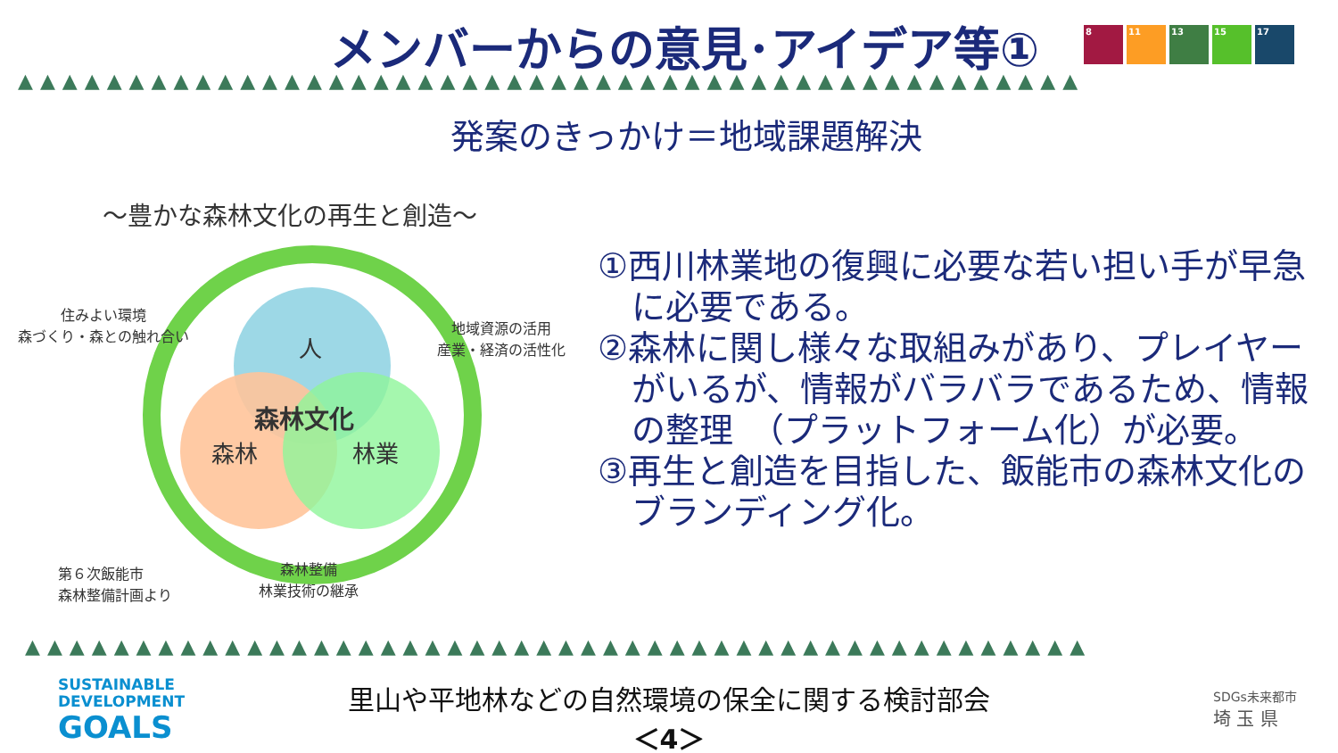メンバーからの意見･アイデア等①
8 11 13 15 17
▲▲▲▲▲▲▲▲▲▲▲▲▲▲▲▲▲▲▲▲▲▲▲▲▲▲▲▲▲▲▲▲▲▲▲▲▲▲▲▲▲▲▲▲▲▲▲▲
発案のきっかけ＝地域課題解決
～豊かな森林文化の再生と創造～
人
森林文化
森林 林業
住みよい環境
森づくり・森との触れ合い
地域資源の活用
産業・経済の活性化
森林整備
林業技術の継承
第６次飯能市
森林整備計画より
①西川林業地の復興に必要な若い担い手が早急に必要である。
②森林に関し様々な取組みがあり、プレイヤーがいるが、情報がバラバラであるため、情報の整理　（プラットフォーム化）が必要。
③再生と創造を目指した、飯能市の森林文化のブランディング化。
▲▲▲▲▲▲▲▲▲▲▲▲▲▲▲▲▲▲▲▲▲▲▲▲▲▲▲▲▲▲▲▲▲▲▲▲▲▲▲▲▲▲▲▲▲▲▲▲
SUSTAINABLE
DEVELOPMENT
GOALS
里山や平地林などの自然環境の保全に関する検討部会
＜4＞
SDGs未来都市
埼 玉 県